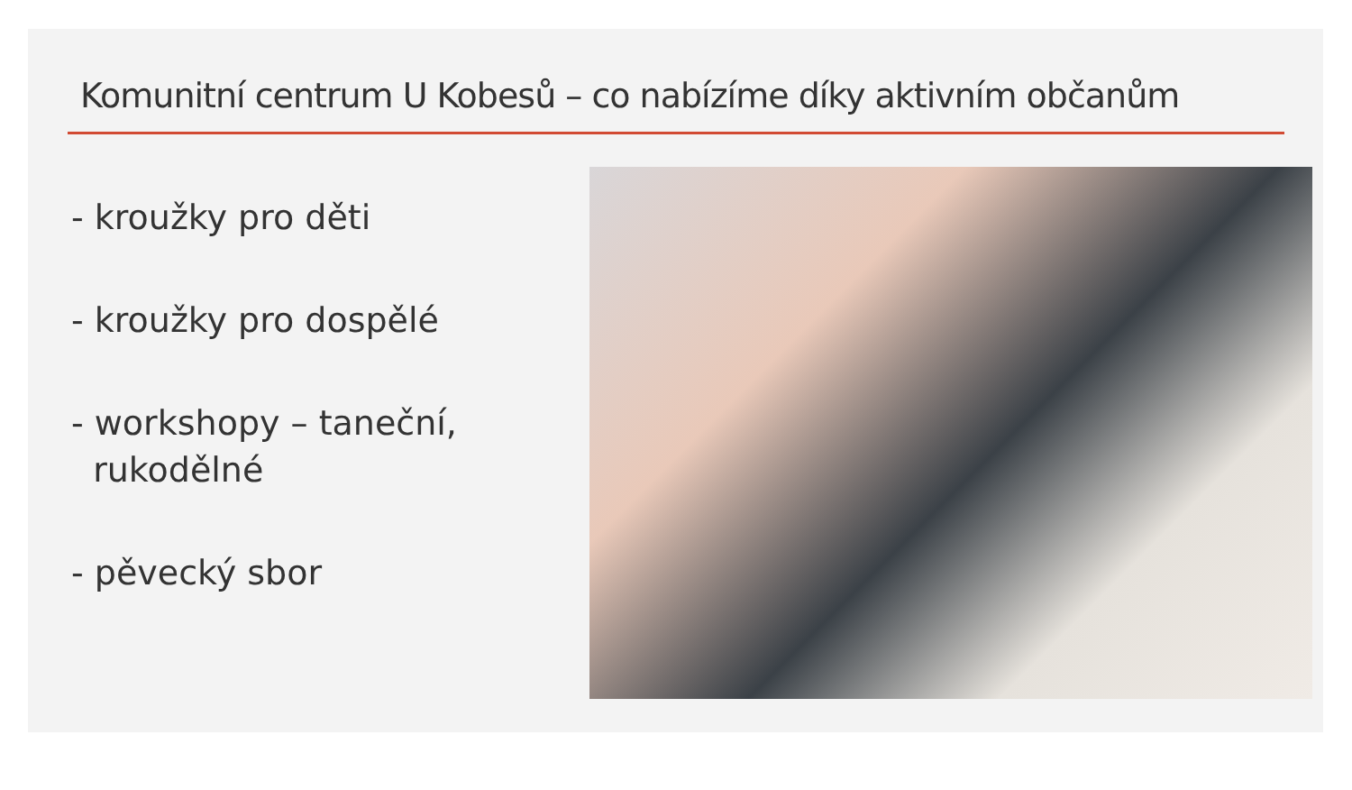Komunitní centrum U Kobesů – co nabízíme díky aktivním občanům
- kroužky pro děti
- kroužky pro dospělé
- workshopy – taneční,
rukodělné
- pěvecký sbor